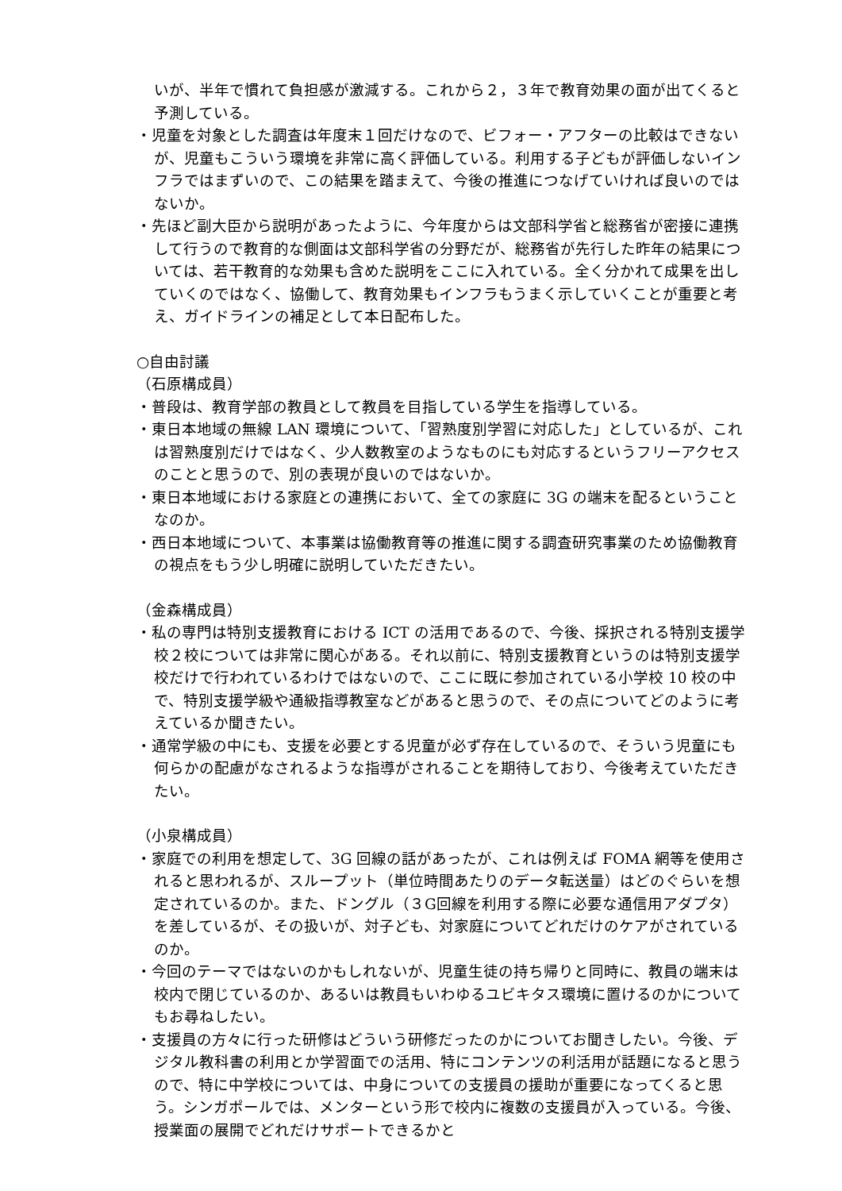いが、半年で慣れて負担感が激減する。これから２，３年で教育効果の面が出てくると予測している。
・児童を対象とした調査は年度末１回だけなので、ビフォー・アフターの比較はできないが、児童もこういう環境を非常に高く評価している。利用する子どもが評価しないインフラではまずいので、この結果を踏まえて、今後の推進につなげていければ良いのではないか。
・先ほど副大臣から説明があったように、今年度からは文部科学省と総務省が密接に連携して行うので教育的な側面は文部科学省の分野だが、総務省が先行した昨年の結果については、若干教育的な効果も含めた説明をここに入れている。全く分かれて成果を出していくのではなく、協働して、教育効果もインフラもうまく示していくことが重要と考え、ガイドラインの補足として本日配布した。
○自由討議
（石原構成員）
・普段は、教育学部の教員として教員を目指している学生を指導している。
・東日本地域の無線 LAN 環境について、「習熟度別学習に対応した」としているが、これは習熟度別だけではなく、少人数教室のようなものにも対応するというフリーアクセスのことと思うので、別の表現が良いのではないか。
・東日本地域における家庭との連携において、全ての家庭に 3G の端末を配るということなのか。
・西日本地域について、本事業は協働教育等の推進に関する調査研究事業のため協働教育の視点をもう少し明確に説明していただきたい。
（金森構成員）
・私の専門は特別支援教育における ICT の活用であるので、今後、採択される特別支援学校２校については非常に関心がある。それ以前に、特別支援教育というのは特別支援学校だけで行われているわけではないので、ここに既に参加されている小学校 10 校の中で、特別支援学級や通級指導教室などがあると思うので、その点についてどのように考えているか聞きたい。
・通常学級の中にも、支援を必要とする児童が必ず存在しているので、そういう児童にも何らかの配慮がなされるような指導がされることを期待しており、今後考えていただきたい。
（小泉構成員）
・家庭での利用を想定して、3G 回線の話があったが、これは例えば FOMA 網等を使用されると思われるが、スループット（単位時間あたりのデータ転送量）はどのぐらいを想定されているのか。また、ドングル（３G回線を利用する際に必要な通信用アダプタ）を差しているが、その扱いが、対子ども、対家庭についてどれだけのケアがされているのか。
・今回のテーマではないのかもしれないが、児童生徒の持ち帰りと同時に、教員の端末は校内で閉じているのか、あるいは教員もいわゆるユビキタス環境に置けるのかについてもお尋ねしたい。
・支援員の方々に行った研修はどういう研修だったのかについてお聞きしたい。今後、デジタル教科書の利用とか学習面での活用、特にコンテンツの利活用が話題になると思うので、特に中学校については、中身についての支援員の援助が重要になってくると思う。シンガポールでは、メンターという形で校内に複数の支援員が入っている。今後、授業面の展開でどれだけサポートできるかと